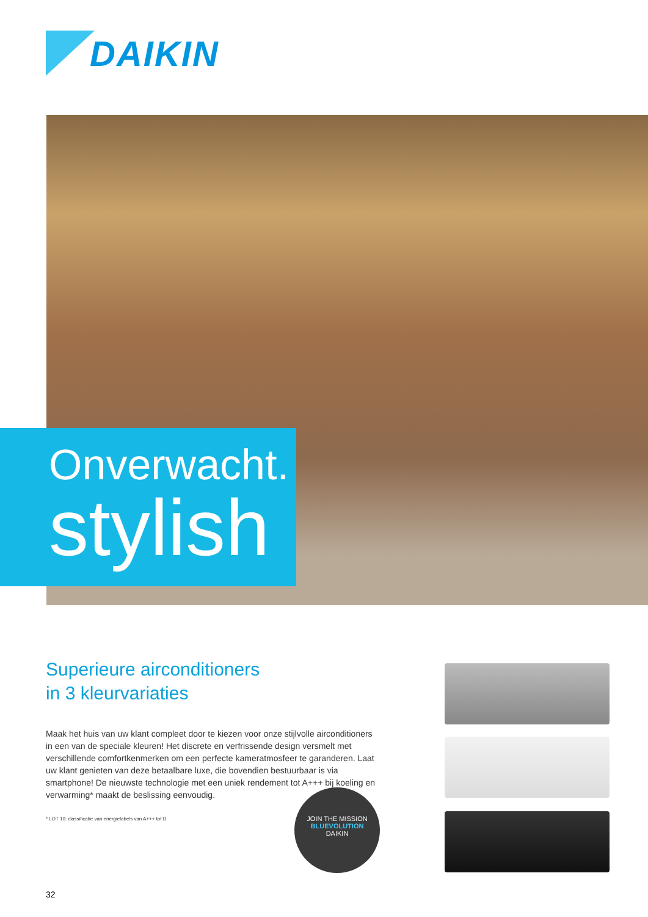DAIKIN
Onverwacht.
stylish
Superieure airconditioners
in 3 kleurvariaties
Maak het huis van uw klant compleet door te kiezen voor onze stijlvolle airconditioners in een van de speciale kleuren! Het discrete en verfrissende design versmelt met verschillende comfortkenmerken om een perfecte kameratmosfeer te garanderen. Laat uw klant genieten van deze betaalbare luxe, die bovendien bestuurbaar is via smartphone! De nieuwste technologie met een uniek rendement tot A+++ bij koeling en verwarming* maakt de beslissing eenvoudig.
* LOT 10: classificatie van energielabels van A+++ tot D
JOIN THE MISSION
BLUEVOLUTION
DAIKIN
32